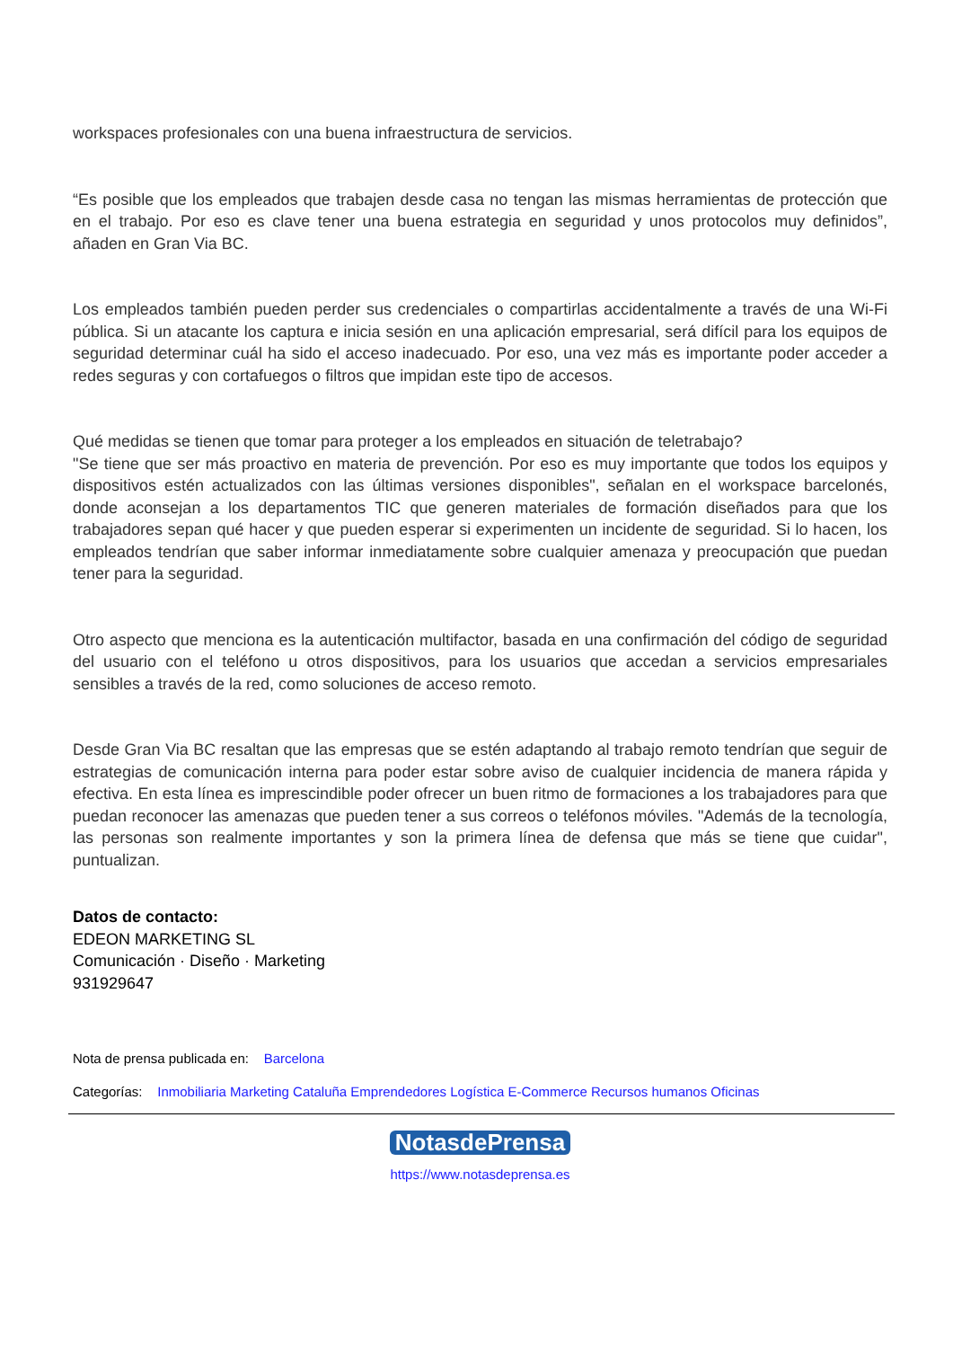workspaces profesionales con una buena infraestructura de servicios.
“Es posible que los empleados que trabajen desde casa no tengan las mismas herramientas de protección que en el trabajo. Por eso es clave tener una buena estrategia en seguridad y unos protocolos muy definidos”, añaden en Gran Via BC.
Los empleados también pueden perder sus credenciales o compartirlas accidentalmente a través de una Wi-Fi pública. Si un atacante los captura e inicia sesión en una aplicación empresarial, será difícil para los equipos de seguridad determinar cuál ha sido el acceso inadecuado. Por eso, una vez más es importante poder acceder a redes seguras y con cortafuegos o filtros que impidan este tipo de accesos.
Qué medidas se tienen que tomar para proteger a los empleados en situación de teletrabajo?
"Se tiene que ser más proactivo en materia de prevención. Por eso es muy importante que todos los equipos y dispositivos estén actualizados con las últimas versiones disponibles", señalan en el workspace barcelonés, donde aconsejan a los departamentos TIC que generen materiales de formación diseñados para que los trabajadores sepan qué hacer y que pueden esperar si experimenten un incidente de seguridad. Si lo hacen, los empleados tendrían que saber informar inmediatamente sobre cualquier amenaza y preocupación que puedan tener para la seguridad.
Otro aspecto que menciona es la autenticación multifactor, basada en una confirmación del código de seguridad del usuario con el teléfono u otros dispositivos, para los usuarios que accedan a servicios empresariales sensibles a través de la red, como soluciones de acceso remoto.
Desde Gran Via BC resaltan que las empresas que se estén adaptando al trabajo remoto tendrían que seguir de estrategias de comunicación interna para poder estar sobre aviso de cualquier incidencia de manera rápida y efectiva. En esta línea es imprescindible poder ofrecer un buen ritmo de formaciones a los trabajadores para que puedan reconocer las amenazas que pueden tener a sus correos o teléfonos móviles. "Además de la tecnología, las personas son realmente importantes y son la primera línea de defensa que más se tiene que cuidar", puntualizan.
Datos de contacto:
EDEON MARKETING SL
Comunicación · Diseño · Marketing
931929647
Nota de prensa publicada en: Barcelona
Categorías: Inmobiliaria Marketing Cataluña Emprendedores Logística E-Commerce Recursos humanos Oficinas
NotasdePrensa
https://www.notasdeprensa.es